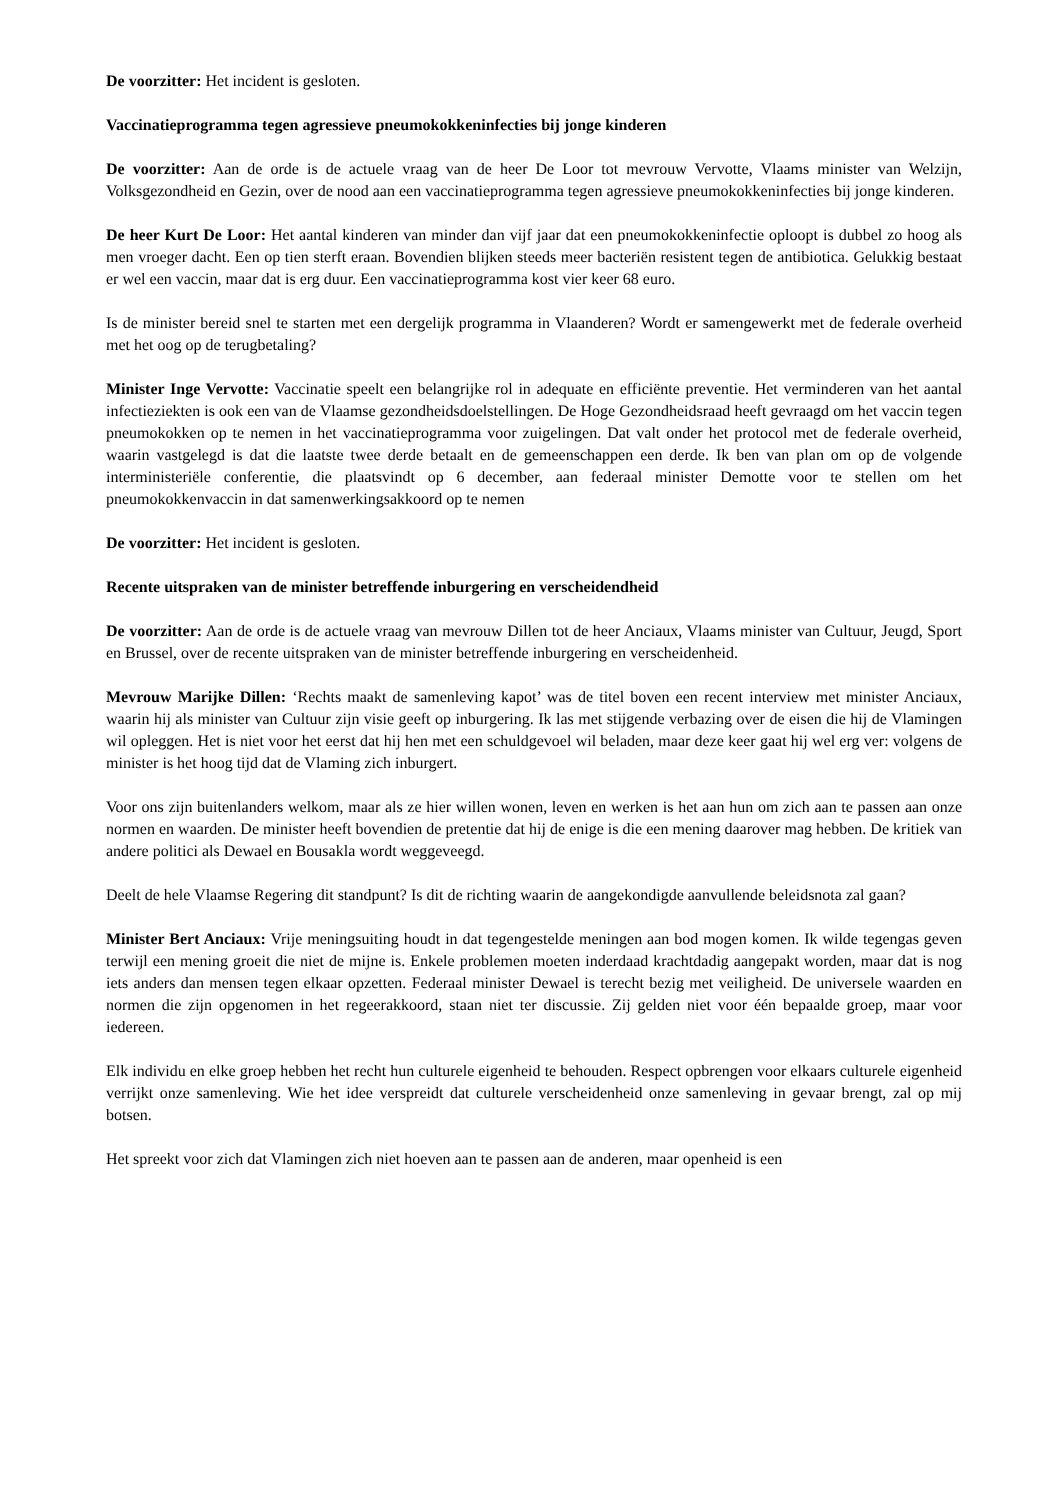De voorzitter: Het incident is gesloten.
Vaccinatieprogramma tegen agressieve pneumokokkeninfecties bij jonge kinderen
De voorzitter: Aan de orde is de actuele vraag van de heer De Loor tot mevrouw Vervotte, Vlaams minister van Welzijn, Volksgezondheid en Gezin, over de nood aan een vaccinatieprogramma tegen agressieve pneumokokkeninfecties bij jonge kinderen.
De heer Kurt De Loor: Het aantal kinderen van minder dan vijf jaar dat een pneumokokkeninfectie oploopt is dubbel zo hoog als men vroeger dacht. Een op tien sterft eraan. Bovendien blijken steeds meer bacteriën resistent tegen de antibiotica. Gelukkig bestaat er wel een vaccin, maar dat is erg duur. Een vaccinatieprogramma kost vier keer 68 euro.
Is de minister bereid snel te starten met een dergelijk programma in Vlaanderen? Wordt er samengewerkt met de federale overheid met het oog op de terugbetaling?
Minister Inge Vervotte: Vaccinatie speelt een belangrijke rol in adequate en efficiënte preventie. Het verminderen van het aantal infectieziekten is ook een van de Vlaamse gezondheidsdoelstellingen. De Hoge Gezondheidsraad heeft gevraagd om het vaccin tegen pneumokokken op te nemen in het vaccinatieprogramma voor zuigelingen. Dat valt onder het protocol met de federale overheid, waarin vastgelegd is dat die laatste twee derde betaalt en de gemeenschappen een derde. Ik ben van plan om op de volgende interministeriële conferentie, die plaatsvindt op 6 december, aan federaal minister Demotte voor te stellen om het pneumokokkenvaccin in dat samenwerkingsakkoord op te nemen
De voorzitter: Het incident is gesloten.
Recente uitspraken van de minister betreffende inburgering en verscheidendheid
De voorzitter: Aan de orde is de actuele vraag van mevrouw Dillen tot de heer Anciaux, Vlaams minister van Cultuur, Jeugd, Sport en Brussel, over de recente uitspraken van de minister betreffende inburgering en verscheidenheid.
Mevrouw Marijke Dillen: ‘Rechts maakt de samenleving kapot’ was de titel boven een recent interview met minister Anciaux, waarin hij als minister van Cultuur zijn visie geeft op inburgering. Ik las met stijgende verbazing over de eisen die hij de Vlamingen wil opleggen. Het is niet voor het eerst dat hij hen met een schuldgevoel wil beladen, maar deze keer gaat hij wel erg ver: volgens de minister is het hoog tijd dat de Vlaming zich inburgert.
Voor ons zijn buitenlanders welkom, maar als ze hier willen wonen, leven en werken is het aan hun om zich aan te passen aan onze normen en waarden. De minister heeft bovendien de pretentie dat hij de enige is die een mening daarover mag hebben. De kritiek van andere politici als Dewael en Bousakla wordt weggeveegd.
Deelt de hele Vlaamse Regering dit standpunt? Is dit de richting waarin de aangekondigde aanvullende beleidsnota zal gaan?
Minister Bert Anciaux: Vrije meningsuiting houdt in dat tegengestelde meningen aan bod mogen komen. Ik wilde tegengas geven terwijl een mening groeit die niet de mijne is. Enkele problemen moeten inderdaad krachtdadig aangepakt worden, maar dat is nog iets anders dan mensen tegen elkaar opzetten. Federaal minister Dewael is terecht bezig met veiligheid. De universele waarden en normen die zijn opgenomen in het regeerakkoord, staan niet ter discussie. Zij gelden niet voor één bepaalde groep, maar voor iedereen.
Elk individu en elke groep hebben het recht hun culturele eigenheid te behouden. Respect opbrengen voor elkaars culturele eigenheid verrijkt onze samenleving. Wie het idee verspreidt dat culturele verscheidenheid onze samenleving in gevaar brengt, zal op mij botsen.
Het spreekt voor zich dat Vlamingen zich niet hoeven aan te passen aan de anderen, maar openheid is een